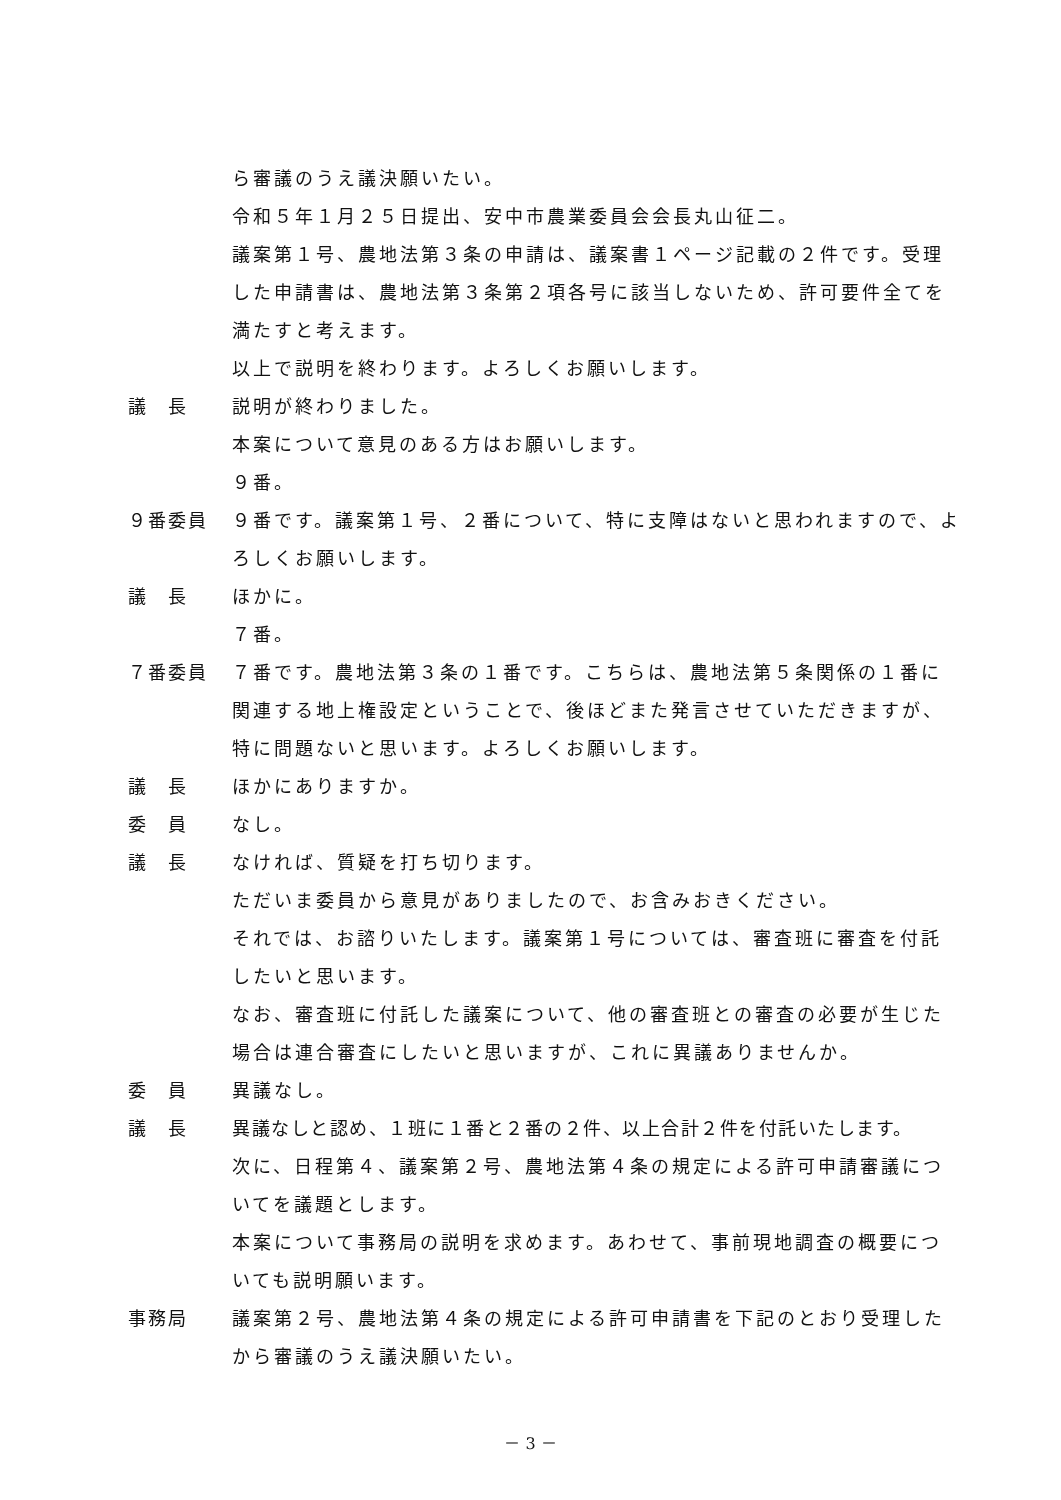ら審議のうえ議決願いたい。
令和５年１月２５日提出、安中市農業委員会会長丸山征二。
議案第１号、農地法第３条の申請は、議案書１ページ記載の２件です。受理した申請書は、農地法第３条第２項各号に該当しないため、許可要件全てを満たすと考えます。
以上で説明を終わります。よろしくお願いします。
議　長 説明が終わりました。
本案について意見のある方はお願いします。
９番。
９番委員 ９番です。議案第１号、２番について、特に支障はないと思われますので、よろしくお願いします。
議　長 ほかに。
７番。
７番委員 ７番です。農地法第３条の１番です。こちらは、農地法第５条関係の１番に関連する地上権設定ということで、後ほどまた発言させていただきますが、特に問題ないと思います。よろしくお願いします。
議　長 ほかにありますか。
委　員 なし。
議　長 なければ、質疑を打ち切ります。
ただいま委員から意見がありましたので、お含みおきください。
それでは、お諮りいたします。議案第１号については、審査班に審査を付託したいと思います。
なお、審査班に付託した議案について、他の審査班との審査の必要が生じた場合は連合審査にしたいと思いますが、これに異議ありませんか。
委　員 異議なし。
議　長 異議なしと認め、１班に１番と２番の２件、以上合計２件を付託いたします。
次に、日程第４、議案第２号、農地法第４条の規定による許可申請審議についてを議題とします。
本案について事務局の説明を求めます。あわせて、事前現地調査の概要についても説明願います。
事務局 議案第２号、農地法第４条の規定による許可申請書を下記のとおり受理したから審議のうえ議決願いたい。
－ 3 －